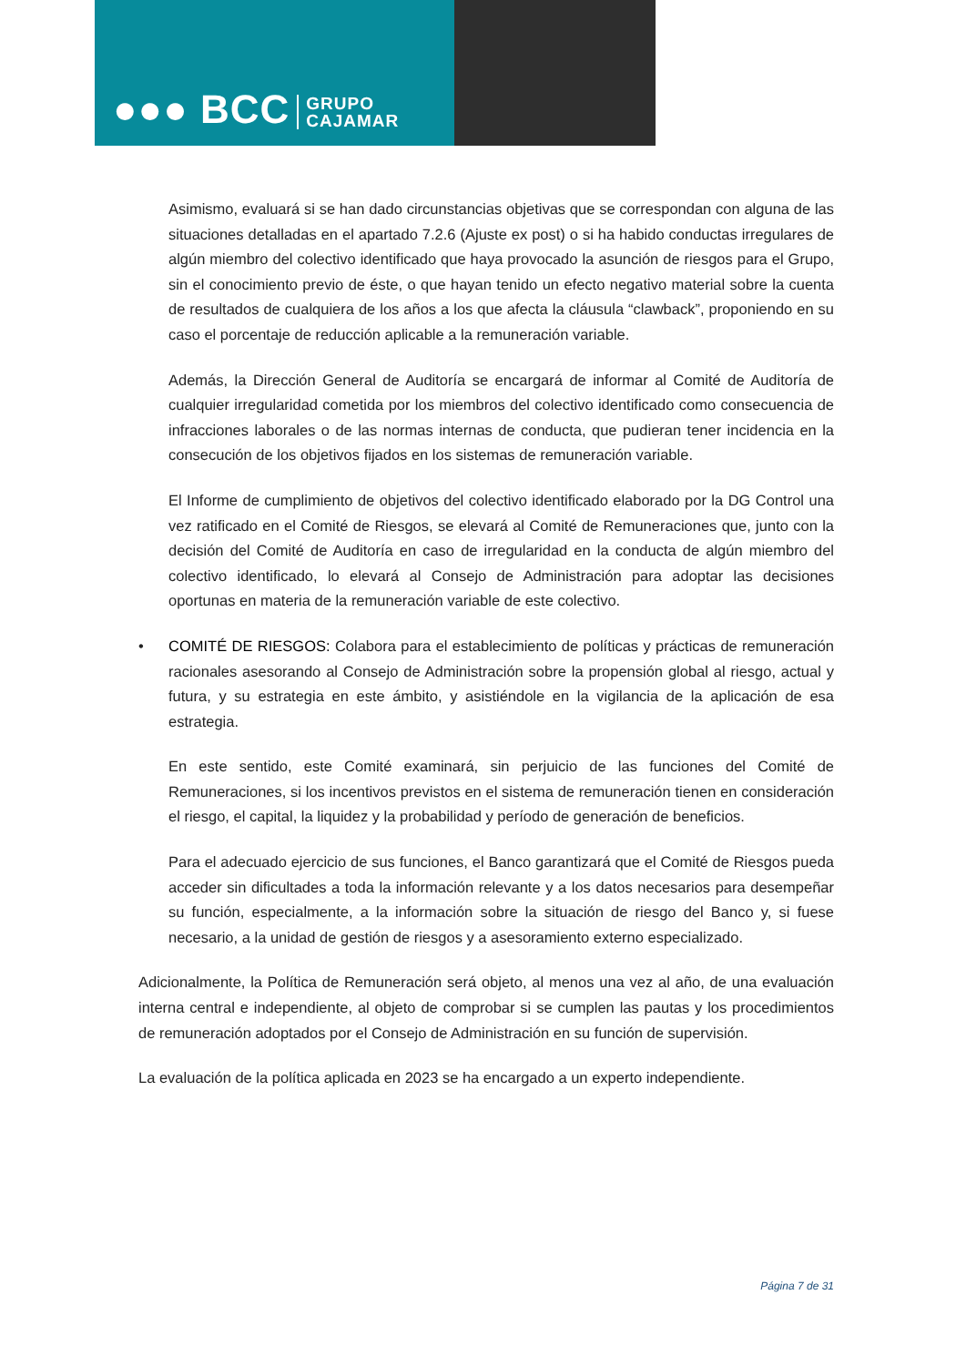●●● BCC GRUPO
CAJAMAR
Asimismo, evaluará si se han dado circunstancias objetivas que se correspondan con alguna de las situaciones detalladas en el apartado 7.2.6 (Ajuste ex post) o si ha habido conductas irregulares de algún miembro del colectivo identificado que haya provocado la asunción de riesgos para el Grupo, sin el conocimiento previo de éste, o que hayan tenido un efecto negativo material sobre la cuenta de resultados de cualquiera de los años a los que afecta la cláusula “clawback”, proponiendo en su caso el porcentaje de reducción aplicable a la remuneración variable.
Además, la Dirección General de Auditoría se encargará de informar al Comité de Auditoría de cualquier irregularidad cometida por los miembros del colectivo identificado como consecuencia de infracciones laborales o de las normas internas de conducta, que pudieran tener incidencia en la consecución de los objetivos fijados en los sistemas de remuneración variable.
El Informe de cumplimiento de objetivos del colectivo identificado elaborado por la DG Control una vez ratificado en el Comité de Riesgos, se elevará al Comité de Remuneraciones que, junto con la decisión del Comité de Auditoría en caso de irregularidad en la conducta de algún miembro del colectivo identificado, lo elevará al Consejo de Administración para adoptar las decisiones oportunas en materia de la remuneración variable de este colectivo.
• COMITÉ DE RIESGOS: Colabora para el establecimiento de políticas y prácticas de remuneración racionales asesorando al Consejo de Administración sobre la propensión global al riesgo, actual y futura, y su estrategia en este ámbito, y asistiéndole en la vigilancia de la aplicación de esa estrategia.
En este sentido, este Comité examinará, sin perjuicio de las funciones del Comité de Remuneraciones, si los incentivos previstos en el sistema de remuneración tienen en consideración el riesgo, el capital, la liquidez y la probabilidad y período de generación de beneficios.
Para el adecuado ejercicio de sus funciones, el Banco garantizará que el Comité de Riesgos pueda acceder sin dificultades a toda la información relevante y a los datos necesarios para desempeñar su función, especialmente, a la información sobre la situación de riesgo del Banco y, si fuese necesario, a la unidad de gestión de riesgos y a asesoramiento externo especializado.
Adicionalmente, la Política de Remuneración será objeto, al menos una vez al año, de una evaluación interna central e independiente, al objeto de comprobar si se cumplen las pautas y los procedimientos de remuneración adoptados por el Consejo de Administración en su función de supervisión.
La evaluación de la política aplicada en 2023 se ha encargado a un experto independiente.
Página 7 de 31